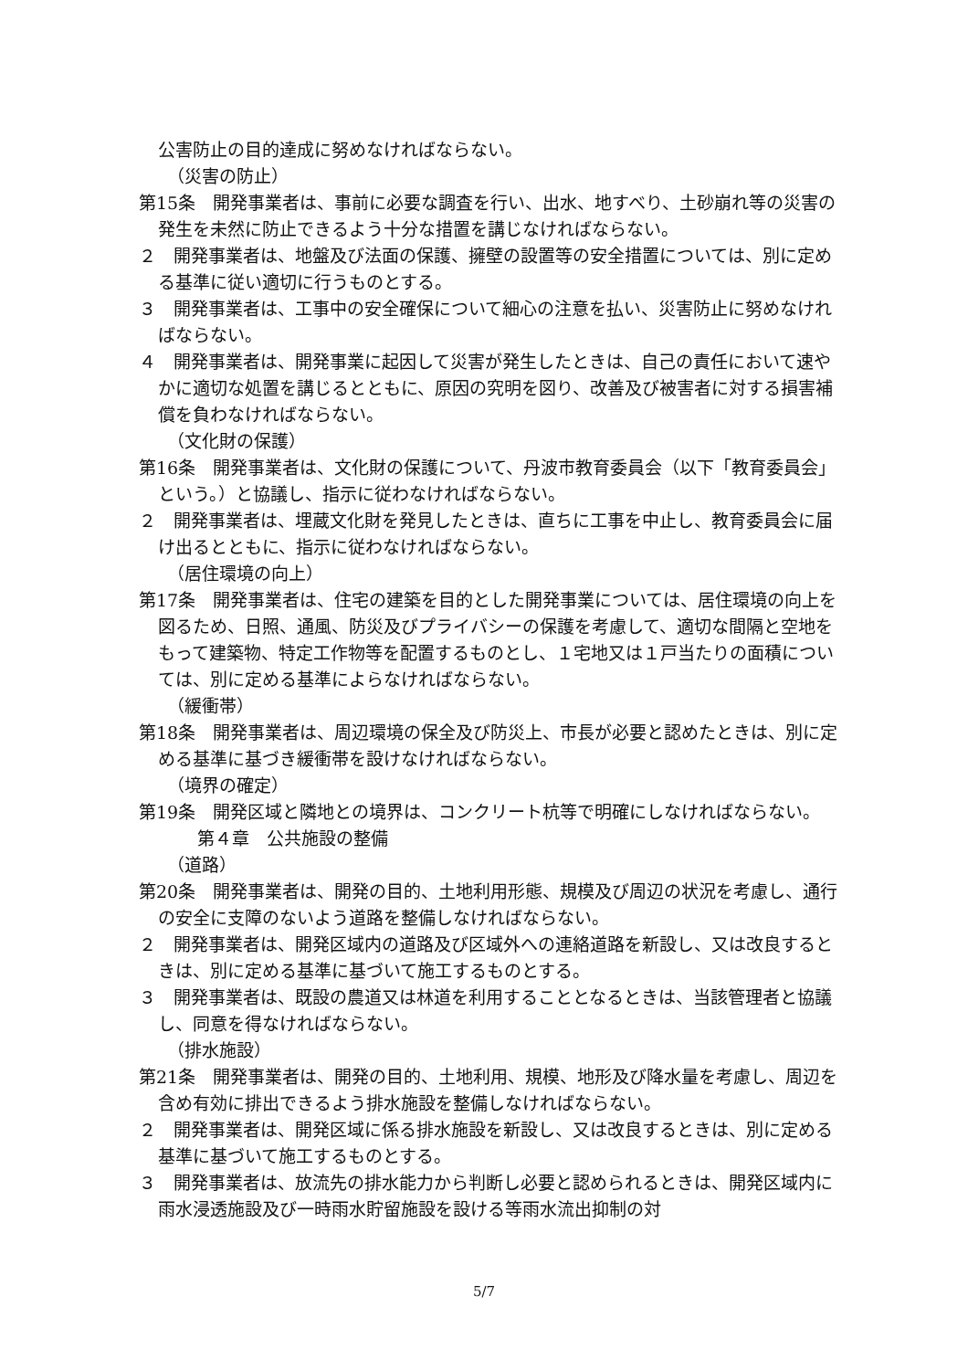公害防止の目的達成に努めなければならない。
（災害の防止）
第15条　開発事業者は、事前に必要な調査を行い、出水、地すべり、土砂崩れ等の災害の発生を未然に防止できるよう十分な措置を講じなければならない。
２　開発事業者は、地盤及び法面の保護、擁壁の設置等の安全措置については、別に定める基準に従い適切に行うものとする。
３　開発事業者は、工事中の安全確保について細心の注意を払い、災害防止に努めなければならない。
４　開発事業者は、開発事業に起因して災害が発生したときは、自己の責任において速やかに適切な処置を講じるとともに、原因の究明を図り、改善及び被害者に対する損害補償を負わなければならない。
（文化財の保護）
第16条　開発事業者は、文化財の保護について、丹波市教育委員会（以下「教育委員会」という。）と協議し、指示に従わなければならない。
２　開発事業者は、埋蔵文化財を発見したときは、直ちに工事を中止し、教育委員会に届け出るとともに、指示に従わなければならない。
（居住環境の向上）
第17条　開発事業者は、住宅の建築を目的とした開発事業については、居住環境の向上を図るため、日照、通風、防災及びプライバシーの保護を考慮して、適切な間隔と空地をもって建築物、特定工作物等を配置するものとし、１宅地又は１戸当たりの面積については、別に定める基準によらなければならない。
（緩衝帯）
第18条　開発事業者は、周辺環境の保全及び防災上、市長が必要と認めたときは、別に定める基準に基づき緩衝帯を設けなければならない。
（境界の確定）
第19条　開発区域と隣地との境界は、コンクリート杭等で明確にしなければならない。
第４章　公共施設の整備
（道路）
第20条　開発事業者は、開発の目的、土地利用形態、規模及び周辺の状況を考慮し、通行の安全に支障のないよう道路を整備しなければならない。
２　開発事業者は、開発区域内の道路及び区域外への連絡道路を新設し、又は改良するときは、別に定める基準に基づいて施工するものとする。
３　開発事業者は、既設の農道又は林道を利用することとなるときは、当該管理者と協議し、同意を得なければならない。
（排水施設）
第21条　開発事業者は、開発の目的、土地利用、規模、地形及び降水量を考慮し、周辺を含め有効に排出できるよう排水施設を整備しなければならない。
２　開発事業者は、開発区域に係る排水施設を新設し、又は改良するときは、別に定める基準に基づいて施工するものとする。
３　開発事業者は、放流先の排水能力から判断し必要と認められるときは、開発区域内に雨水浸透施設及び一時雨水貯留施設を設ける等雨水流出抑制の対
5/7